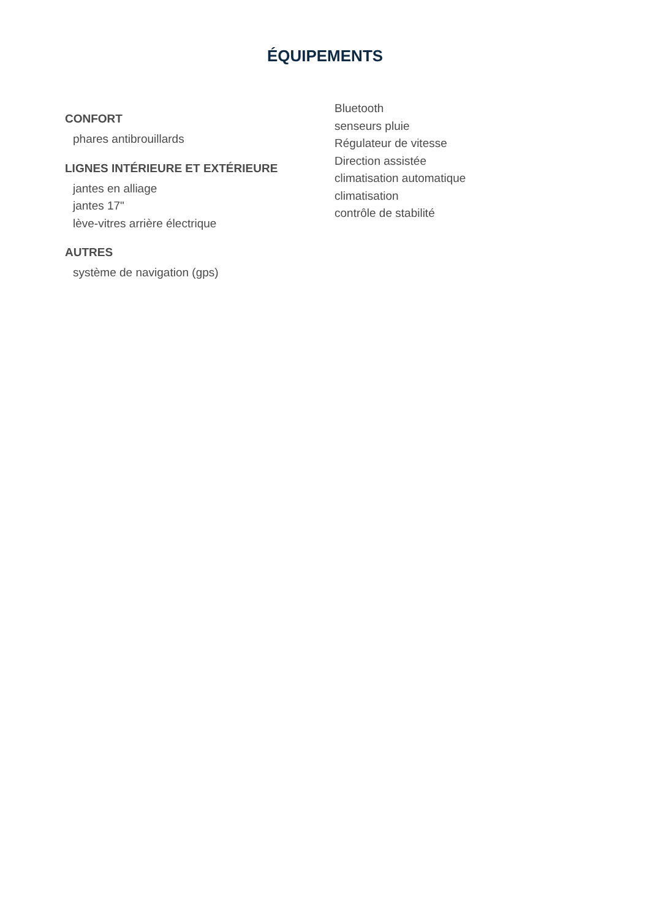ÉQUIPEMENTS
CONFORT
phares antibrouillards
LIGNES INTÉRIEURE ET EXTÉRIEURE
jantes en alliage
jantes 17"
lève-vitres arrière électrique
AUTRES
système de navigation (gps)
Bluetooth
senseurs pluie
Régulateur de vitesse
Direction assistée
climatisation automatique
climatisation
contrôle de stabilité